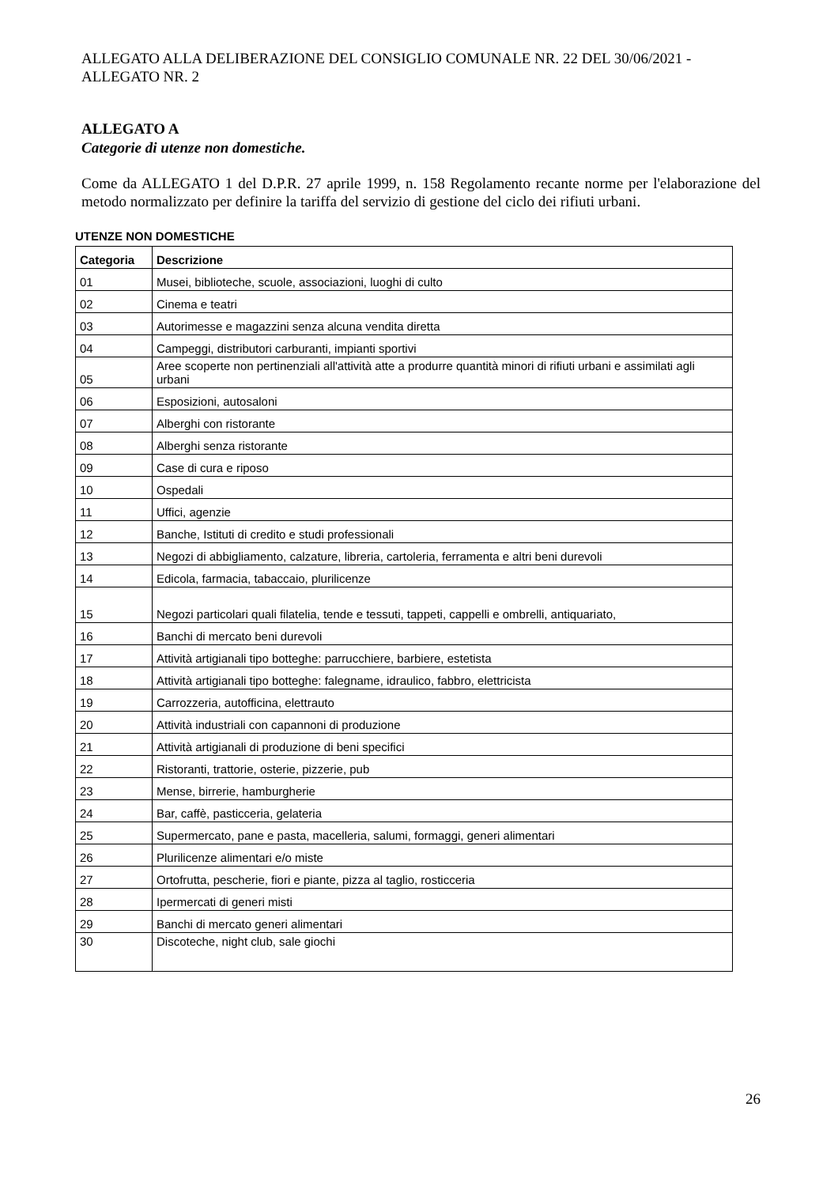ALLEGATO ALLA DELIBERAZIONE DEL CONSIGLIO COMUNALE NR. 22 DEL 30/06/2021 - ALLEGATO NR. 2
ALLEGATO A
Categorie di utenze non domestiche.
Come da ALLEGATO 1 del D.P.R. 27 aprile 1999, n. 158 Regolamento recante norme per l'elaborazione del metodo normalizzato per definire la tariffa del servizio di gestione del ciclo dei rifiuti urbani.
UTENZE NON DOMESTICHE
| Categoria | Descrizione |
| --- | --- |
| 01 | Musei, biblioteche, scuole, associazioni, luoghi di culto |
| 02 | Cinema e teatri |
| 03 | Autorimesse e magazzini senza alcuna vendita diretta |
| 04 | Campeggi, distributori carburanti, impianti sportivi |
| 05 | Aree scoperte non pertinenziali all'attività atte a produrre quantità minori di rifiuti urbani e assimilati agli urbani |
| 06 | Esposizioni, autosaloni |
| 07 | Alberghi con ristorante |
| 08 | Alberghi senza ristorante |
| 09 | Case di cura e riposo |
| 10 | Ospedali |
| 11 | Uffici, agenzie |
| 12 | Banche, Istituti di credito e studi professionali |
| 13 | Negozi di abbigliamento, calzature, libreria, cartoleria, ferramenta e altri beni durevoli |
| 14 | Edicola, farmacia, tabaccaio, plurilicenze |
| 15 | Negozi particolari quali filatelia, tende e tessuti, tappeti, cappelli e ombrelli, antiquariato, |
| 16 | Banchi di mercato beni durevoli |
| 17 | Attività artigianali tipo botteghe: parrucchiere, barbiere, estetista |
| 18 | Attività artigianali tipo botteghe: falegname, idraulico, fabbro, elettricista |
| 19 | Carrozzeria, autofficina, elettrauto |
| 20 | Attività industriali con capannoni di produzione |
| 21 | Attività artigianali di produzione di beni specifici |
| 22 | Ristoranti, trattorie, osterie, pizzerie, pub |
| 23 | Mense, birrerie, hamburgherie |
| 24 | Bar, caffè, pasticceria, gelateria |
| 25 | Supermercato, pane e pasta, macelleria, salumi, formaggi, generi alimentari |
| 26 | Plurilicenze alimentari e/o miste |
| 27 | Ortofrutta, pescherie, fiori e piante, pizza al taglio, rosticceria |
| 28 | Ipermercati di generi misti |
| 29 | Banchi di mercato generi alimentari |
| 30 | Discoteche, night club, sale giochi |
26